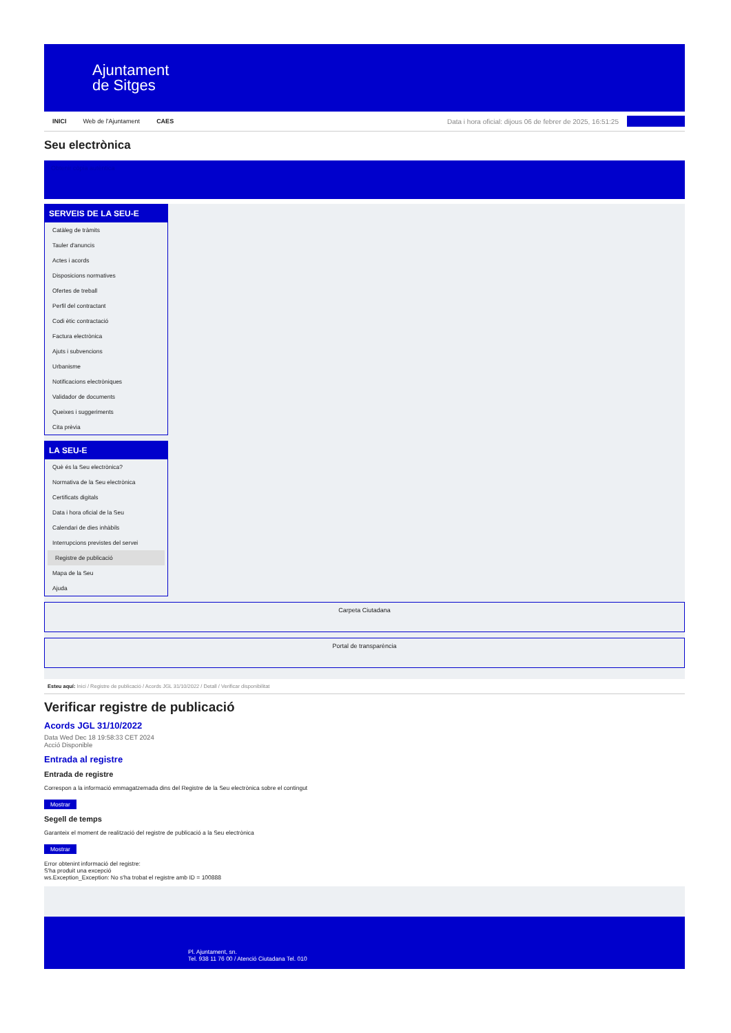Ajuntament
de Sitges
INICI Web de l'Ajuntament CAES Data i hora oficial: dijous 06 de febrer de 2025, 16:51:25
Seu electrònica
Obtenir còpia autèntica
SERVEIS DE LA SEU-E
Catàleg de tràmits
Tauler d'anuncis
Actes i acords
Disposicions normatives
Ofertes de treball
Perfil del contractant
Codi ètic contractació
Factura electrònica
Ajuts i subvencions
Urbanisme
Notificacions electròniques
Validador de documents
Queixes i suggeriments
Cita prèvia
LA SEU-E
Què és la Seu electrònica?
Normativa de la Seu electrònica
Certificats digitals
Data i hora oficial de la Seu
Calendari de dies inhàbils
Interrupcions previstes del servei
Registre de publicació
Mapa de la Seu
Ajuda
Carpeta Ciutadana
Portal de transparència
Esteu aquí: Inici / Registre de publicació / Acords JGL 31/10/2022 / Detall / Verificar disponibilitat
Verificar registre de publicació
Acords JGL 31/10/2022
Data Wed Dec 18 19:58:33 CET 2024
Acció Disponible
Entrada al registre
Entrada de registre
Correspon a la informació emmagatzemada dins del Registre de la Seu electrònica sobre el contingut
Mostrar
Segell de temps
Garanteix el moment de realització del registre de publicació a la Seu electrònica
Mostrar
Error obtenint informació del registre:
S'ha produit una excepció
ws.Exception_Exception: No s'ha trobat el registre amb ID = 100888
Pl. Ajuntament, sn.
Tel. 938 11 76 00 / Atenció Ciutadana Tel. 010